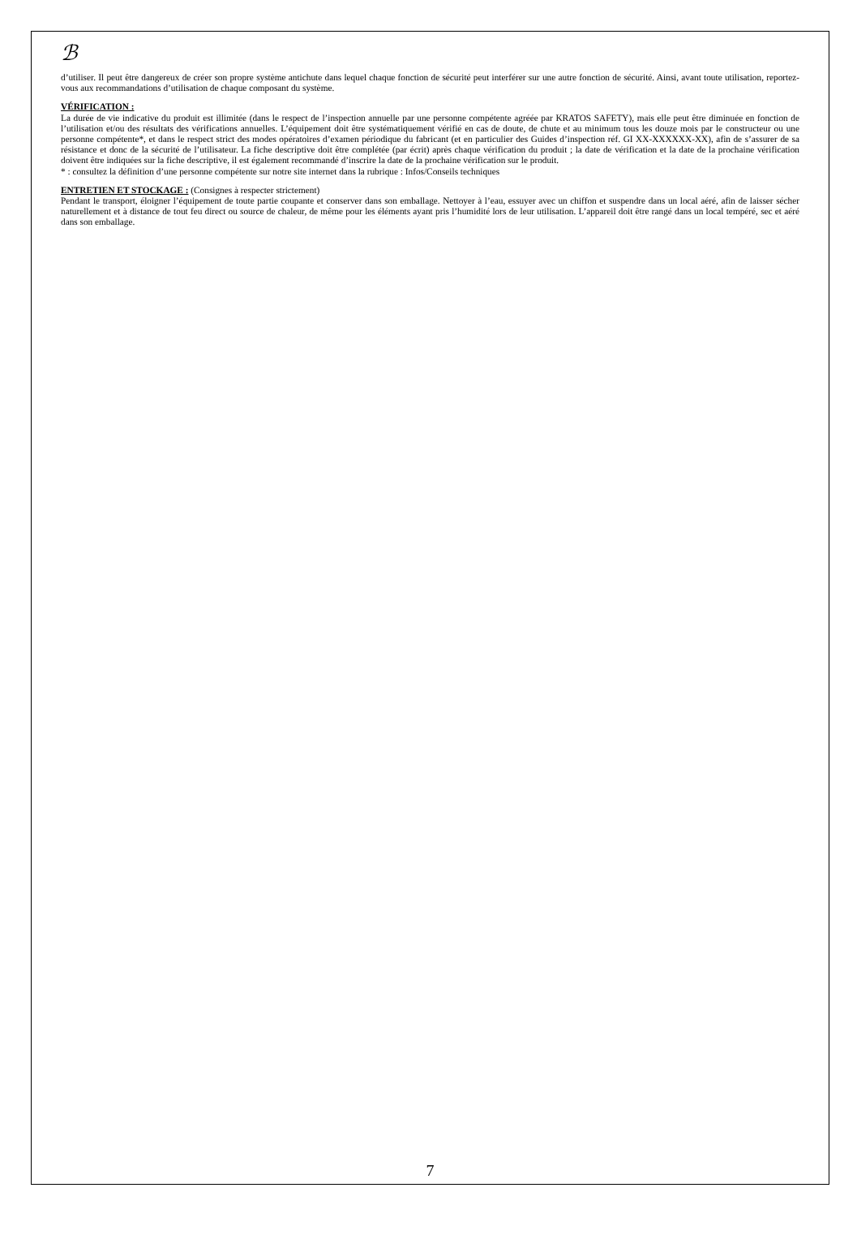ℬ
d’utiliser. Il peut être dangereux de créer son propre système antichute dans lequel chaque fonction de sécurité peut interférer sur une autre fonction de sécurité. Ainsi, avant toute utilisation, reportez-vous aux recommandations d’utilisation de chaque composant du système.
VÉRIFICATION :
La durée de vie indicative du produit est illimitée (dans le respect de l’inspection annuelle par une personne compétente agréée par KRATOS SAFETY), mais elle peut être diminuée en fonction de l’utilisation et/ou des résultats des vérifications annuelles. L’équipement doit être systématiquement vérifié en cas de doute, de chute et au minimum tous les douze mois par le constructeur ou une personne compétente*, et dans le respect strict des modes opératoires d’examen périodique du fabricant (et en particulier des Guides d’inspection réf. GI XX-XXXXXX-XX), afin de s’assurer de sa résistance et donc de la sécurité de l’utilisateur. La fiche descriptive doit être complétée (par écrit) après chaque vérification du produit ; la date de vérification et la date de la prochaine vérification doivent être indiquées sur la fiche descriptive, il est également recommandé d’inscrire la date de la prochaine vérification sur le produit.
* : consultez la définition d’une personne compétente sur notre site internet dans la rubrique : Infos/Conseils techniques
ENTRETIEN ET STOCKAGE : (Consignes à respecter strictement)
Pendant le transport, éloigner l’équipement de toute partie coupante et conserver dans son emballage. Nettoyer à l’eau, essuyer avec un chiffon et suspendre dans un local aéré, afin de laisser sécher naturellement et à distance de tout feu direct ou source de chaleur, de même pour les éléments ayant pris l’humidité lors de leur utilisation. L’appareil doit être rangé dans un local tempéré, sec et aéré dans son emballage.
7